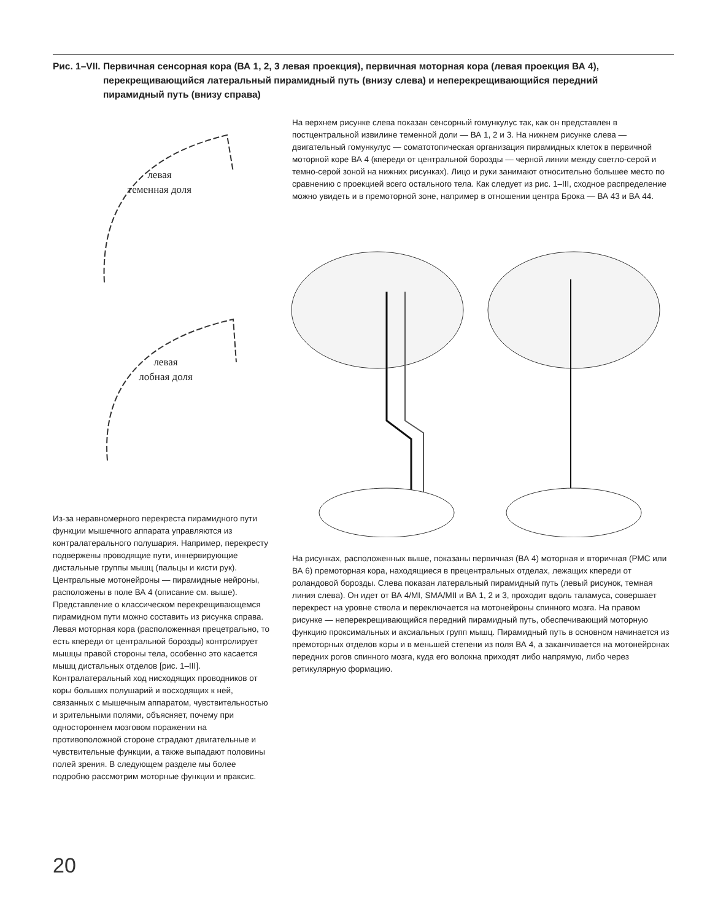Рис. 1–VII. Первичная сенсорная кора (ВА 1, 2, 3 левая проекция), первичная моторная кора (левая проекция ВА 4), перекрещивающийся латеральный пирамидный путь (внизу слева) и неперекрещивающийся передний пирамидный путь (внизу справа)
На верхнем рисунке слева показан сенсорный гомункулус так, как он представлен в постцентральной извилине теменной доли — ВА 1, 2 и 3. На нижнем рисунке слева — двигательный гомункулус — соматотопическая организация пирамидных клеток в первичной моторной коре ВА 4 (кпереди от центральной борозды — черной линии между светло-серой и темно-серой зоной на нижних рисунках). Лицо и руки занимают относительно большее место по сравнению с проекцией всего остального тела. Как следует из рис. 1–III, сходное распределение можно увидеть и в премоторной зоне, например в отношении центра Брока — ВА 43 и ВА 44.
левая
теменная доля
левая
лобная доля
Из-за неравномерного перекреста пирамидного пути функции мышечного аппарата управляются из контралатерального полушария. Например, перекресту подвержены проводящие пути, иннервирующие дистальные группы мышц (пальцы и кисти рук). Центральные мотонейроны — пирамидные нейроны, расположены в поле ВА 4 (описание см. выше). Представление о классическом перекрещивающемся пирамидном пути можно составить из рисунка справа. Левая моторная кора (расположенная прецетрально, то есть кпереди от центральной борозды) контролирует мышцы правой стороны тела, особенно это касается мышц дистальных отделов [рис. 1–III]. Контралатеральный ход нисходящих проводников от коры больших полушарий и восходящих к ней, связанных с мышечным аппаратом, чувствительностью и зрительными полями, объясняет, почему при одностороннем мозговом поражении на противоположной стороне страдают двигательные и чувствительные функции, а также выпадают половины полей зрения. В следующем разделе мы более подробно рассмотрим моторные функции и праксис.
На рисунках, расположенных выше, показаны первичная (ВА 4) моторная и вторичная (PMC или ВА 6) премоторная кора, находящиеся в прецентральных отделах, лежащих кпереди от роландовой борозды. Слева показан латеральный пирамидный путь (левый рисунок, темная линия слева). Он идет от ВА 4/MI, SMA/MII и ВА 1, 2 и 3, проходит вдоль таламуса, совершает перекрест на уровне ствола и переключается на мотонейроны спинного мозга. На правом рисунке — неперекрещивающийся передний пирамидный путь, обеспечивающий моторную функцию проксимальных и аксиальных групп мышц. Пирамидный путь в основном начинается из премоторных отделов коры и в меньшей степени из поля ВА 4, а заканчивается на мотонейронах передних рогов спинного мозга, куда его волокна приходят либо напрямую, либо через ретикулярную формацию.
20